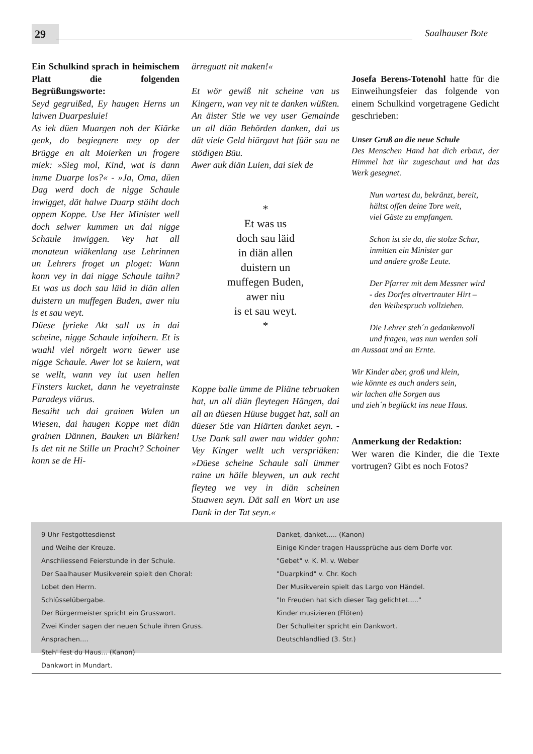29 Saalhauser Bote
Ein Schulkind sprach in heimischem Platt die folgenden Begrüßungsworte:
Seyd gegruißed, Ey haugen Herns un laiwen Duarpesluie!
As iek düen Muargen noh der Kiärke genk, do begiegnere mey op der Brügge en alt Moierken un frogere miek: »Sieg mol, Kind, wat is dann imme Duarpe los?« - »Ja, Oma, düen Dag werd doch de nigge Schaule inwigget, dät halwe Duarp stäiht doch oppem Koppe. Use Her Minister well doch selwer kummen un dai nigge Schaule inwiggen. Vey hat all monateun wiäkenlang use Lehrinnen un Lehrers froget un ploget: Wann konn vey in dai nigge Schaule taihn? Et was us doch sau läid in diän allen duistern un muffegen Buden, awer niu is et sau weyt.
Düese fyrieke Akt sall us in dai scheine, nigge Schaule infoihern. Et is wuahl viel nörgelt worn üewer use nigge Schaule. Awer lot se kuiern, wat se wellt, wann vey iut usen hellen Finsters kucket, dann he veyetrainste Paradeys viärus.
Besaiht uch dai grainen Walen un Wiesen, dai haugen Koppe met diän grainen Dännen, Bauken un Biärken! Is det nit ne Stille un Pracht? Schoiner konn se de Hi-
ärreguatt nit maken!«
Et wör gewiß nit scheine van us Kingern, wan vey nit te danken wüßten. An äister Stie we vey user Gemainde un all diän Behörden danken, dai us dät viele Geld hiärgavt hat füär sau ne stödigen Büu.
Awer auk diän Luien, dai siek de
*
Et was us
doch sau läid
in diän allen
duistern un
muffegen Buden,
awer niu
is et sau weyt.
*
Koppe balle ümme de Pliäne tebruaken hat, un all diän fleytegen Hängen, dai all an düesen Hüuse bugget hat, sall an düeser Stie van Hiärten danket seyn. - Use Dank sall awer nau widder gohn: Vey Kinger wellt uch verspriäken: »Düese scheine Schaule sall ümmer raine un häile bleywen, un auk recht fleyteg we vey in diän scheinen Stuawen seyn. Dät sall en Wort un use Dank in der Tat seyn.«
Josefa Berens-Totenohl hatte für die Einweihungsfeier das folgende von einem Schulkind vorgetragene Gedicht geschrieben:
Unser Gruß an die neue Schule
Des Menschen Hand hat dich erbaut, der Himmel hat ihr zugeschaut und hat das Werk gesegnet.
Nun wartest du, bekränzt, bereit,
hältst offen deine Tore weit,
viel Gäste zu empfangen.
Schon ist sie da, die stolze Schar,
inmitten ein Minister gar
und andere große Leute.
Der Pfarrer mit dem Messner wird
- des Dorfes altvertrauter Hirt –
den Weihespruch vollziehen.
Die Lehrer steh´n gedankenvoll
und fragen, was nun werden soll
an Aussaat und an Ernte.
Wir Kinder aber, groß und klein,
wie könnte es auch anders sein,
wir lachen alle Sorgen aus
und zieh´n beglückt ins neue Haus.
Anmerkung der Redaktion:
Wer waren die Kinder, die die Texte vortrugen? Gibt es noch Fotos?
9 Uhr Festgottesdienst
und Weihe der Kreuze.
Anschliessend Feierstunde in der Schule.
Der Saalhauser Musikverein spielt den Choral:
Lobet den Herrn.
Schlüsselübergabe.
Der Bürgermeister spricht ein Grusswort.
Zwei Kinder sagen der neuen Schule ihren Gruss.
Ansprachen....
Steh' fest du Haus... (Kanon)
Dankwort in Mundart.
Danket, danket..... (Kanon)
Einige Kinder tragen Haussprüche aus dem Dorfe vor.
"Gebet" v. K. M. v. Weber
"Duarpkind" v. Chr. Koch
Der Musikverein spielt das Largo von Händel.
"In Freuden hat sich dieser Tag gelichtet....."
Kinder musizieren (Flöten)
Der Schulleiter spricht ein Dankwort.
Deutschlandlied (3. Str.)